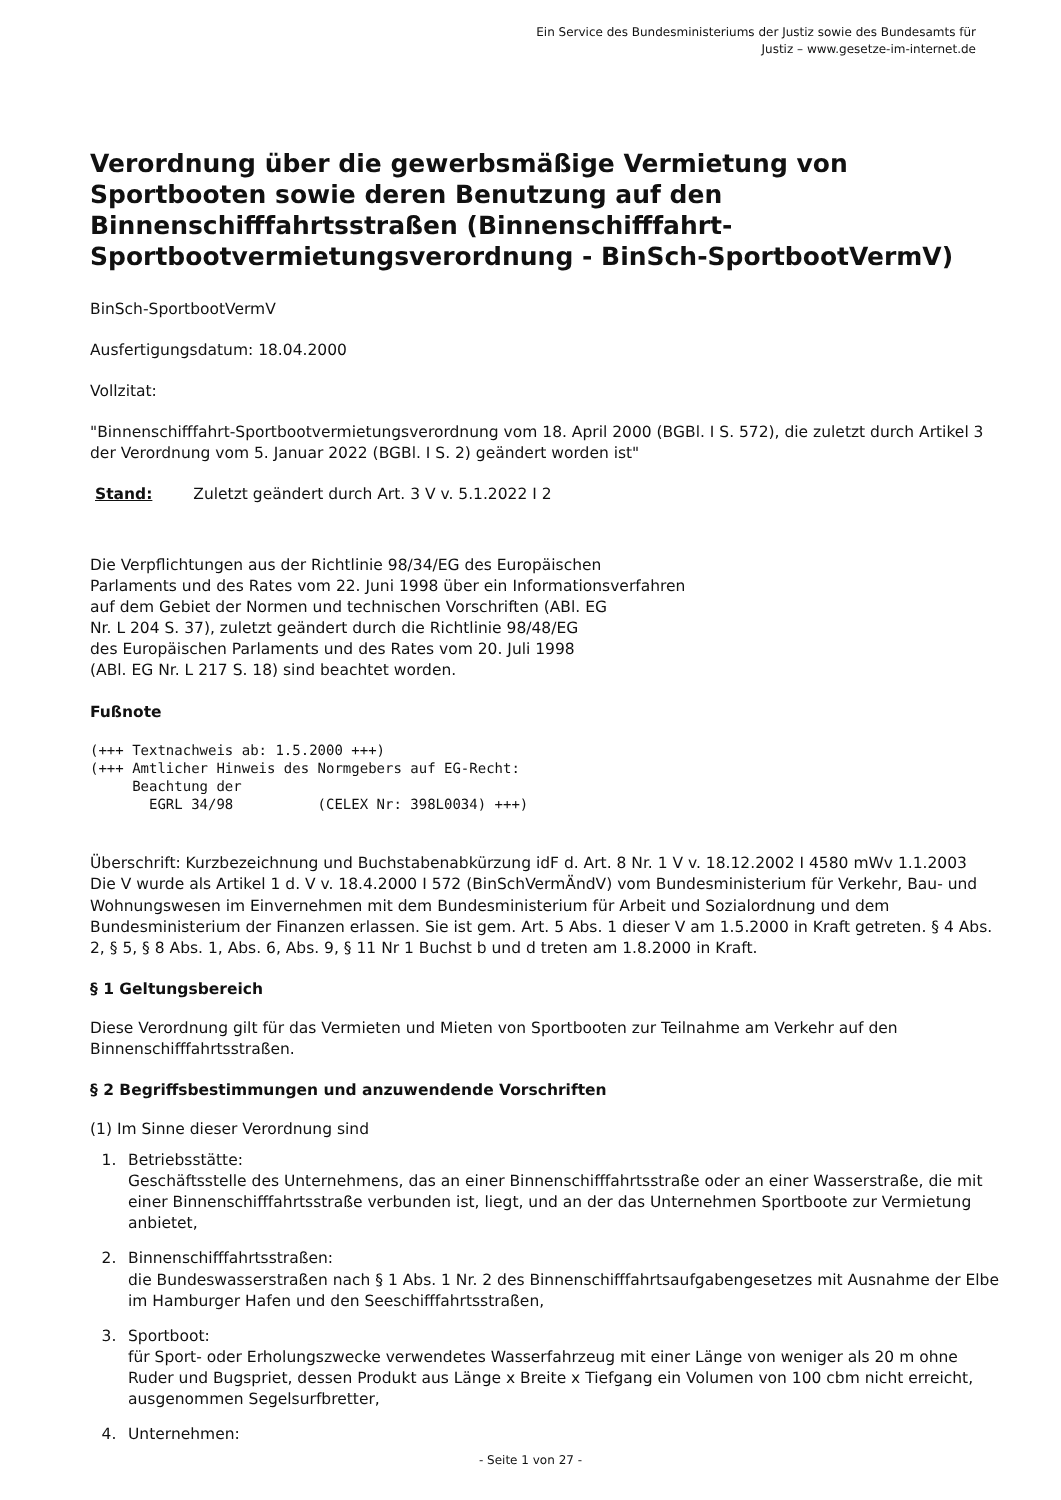Ein Service des Bundesministeriums der Justiz sowie des Bundesamts für
Justiz – www.gesetze-im-internet.de
Verordnung über die gewerbsmäßige Vermietung von Sportbooten sowie deren Benutzung auf den Binnenschifffahrtsstraßen (Binnenschifffahrt-Sportbootvermietungsverordnung - BinSch-SportbootVermV)
BinSch-SportbootVermV
Ausfertigungsdatum: 18.04.2000
Vollzitat:
"Binnenschifffahrt-Sportbootvermietungsverordnung vom 18. April 2000 (BGBl. I S. 572), die zuletzt durch Artikel 3 der Verordnung vom 5. Januar 2022 (BGBl. I S. 2) geändert worden ist"
Stand: Zuletzt geändert durch Art. 3 V v. 5.1.2022 I 2
Die Verpflichtungen aus der Richtlinie 98/34/EG des Europäischen
Parlaments und des Rates vom 22. Juni 1998 über ein Informationsverfahren
auf dem Gebiet der Normen und technischen Vorschriften (ABl. EG
Nr. L 204 S. 37), zuletzt geändert durch die Richtlinie 98/48/EG
des Europäischen Parlaments und des Rates vom 20. Juli 1998
(ABl. EG Nr. L 217 S. 18) sind beachtet worden.
Fußnote
(+++ Textnachweis ab: 1.5.2000 +++)
(+++ Amtlicher Hinweis des Normgebers auf EG-Recht:
     Beachtung der
       EGRL 34/98          (CELEX Nr: 398L0034) +++)
Überschrift: Kurzbezeichnung und Buchstabenabkürzung idF d. Art. 8 Nr. 1 V v. 18.12.2002 I 4580 mWv 1.1.2003
Die V wurde als Artikel 1 d. V v. 18.4.2000 I 572 (BinSchVermÄndV) vom Bundesministerium für Verkehr, Bau- und Wohnungswesen im Einvernehmen mit dem Bundesministerium für Arbeit und Sozialordnung und dem Bundesministerium der Finanzen erlassen. Sie ist gem. Art. 5 Abs. 1 dieser V am 1.5.2000 in Kraft getreten. § 4 Abs. 2, § 5, § 8 Abs. 1, Abs. 6, Abs. 9, § 11 Nr 1 Buchst b und d treten am 1.8.2000 in Kraft.
§ 1 Geltungsbereich
Diese Verordnung gilt für das Vermieten und Mieten von Sportbooten zur Teilnahme am Verkehr auf den Binnenschifffahrtsstraßen.
§ 2 Begriffsbestimmungen und anzuwendende Vorschriften
(1) Im Sinne dieser Verordnung sind
1. Betriebsstätte:
Geschäftsstelle des Unternehmens, das an einer Binnenschifffahrtsstraße oder an einer Wasserstraße, die mit einer Binnenschifffahrtsstraße verbunden ist, liegt, und an der das Unternehmen Sportboote zur Vermietung anbietet,
2. Binnenschifffahrtsstraßen:
die Bundeswasserstraßen nach § 1 Abs. 1 Nr. 2 des Binnenschifffahrtsaufgabengesetzes mit Ausnahme der Elbe im Hamburger Hafen und den Seeschifffahrtsstraßen,
3. Sportboot:
für Sport- oder Erholungszwecke verwendetes Wasserfahrzeug mit einer Länge von weniger als 20 m ohne Ruder und Bugspriet, dessen Produkt aus Länge x Breite x Tiefgang ein Volumen von 100 cbm nicht erreicht, ausgenommen Segelsurfbretter,
4. Unternehmen:
- Seite 1 von 27 -